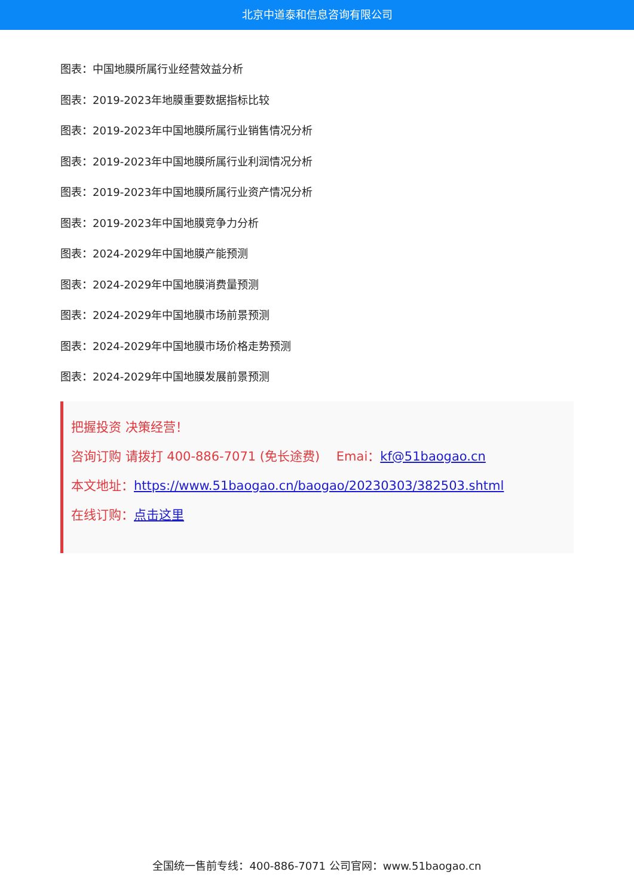北京中道泰和信息咨询有限公司
图表：中国地膜所属行业经营效益分析
图表：2019-2023年地膜重要数据指标比较
图表：2019-2023年中国地膜所属行业销售情况分析
图表：2019-2023年中国地膜所属行业利润情况分析
图表：2019-2023年中国地膜所属行业资产情况分析
图表：2019-2023年中国地膜竞争力分析
图表：2024-2029年中国地膜产能预测
图表：2024-2029年中国地膜消费量预测
图表：2024-2029年中国地膜市场前景预测
图表：2024-2029年中国地膜市场价格走势预测
图表：2024-2029年中国地膜发展前景预测
把握投资 决策经营！
咨询订购 请拨打 400-886-7071 (免长途费)　 Emai：kf@51baogao.cn
本文地址：https://www.51baogao.cn/baogao/20230303/382503.shtml
在线订购：点击这里
全国统一售前专线：400-886-7071 公司官网：www.51baogao.cn